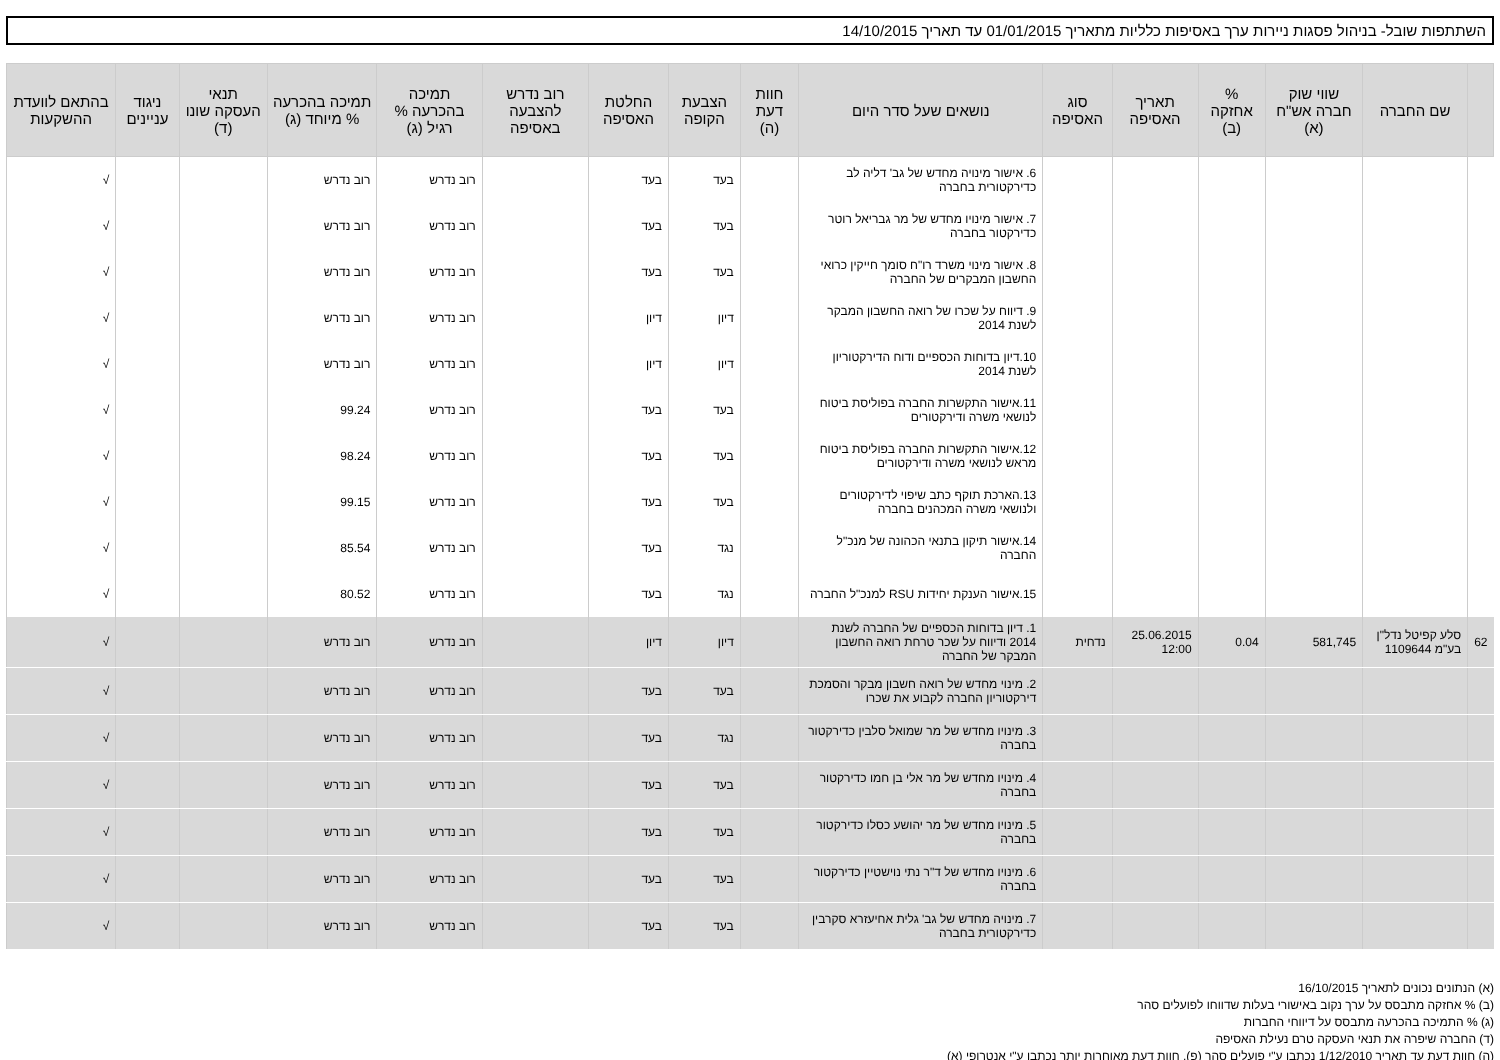השתתפות שובל- בניהול פסגות ניירות ערך באסיפות כלליות מתאריך 01/01/2015 עד תאריך 14/10/2015
| | שם החברה | שווי שוק חברה אש"ח (א) | % אחזקה (ב) | תאריך האסיפה | סוג האסיפה | נושאים שעל סדר היום | חוות דעת (ה) | הצבעת הקופה | החלטת האסיפה | רוב נדרש להצבעה באסיפה | תמיכה בהכרעה % רגיל (ג) | תמיכה בהכרעה % מיוחד (ג) | תנאי העסקה שונו (ד) | ניגוד עניינים | בהתאם לוועדת ההשקעות |
| --- | --- | --- | --- | --- | --- | --- | --- | --- | --- | --- | --- | --- | --- | --- | --- |
| | | | | | | 6. אישור מינויה מחדש של גב' דליה לב כדירקטורית בחברה | | בעד | בעד | | רוב נדרש | רוב נדרש | | | √ |
| | | | | | | 7. אישור מינויו מחדש של מר גבריאל רוטר כדירקטור בחברה | | בעד | בעד | | רוב נדרש | רוב נדרש | | | √ |
| | | | | | | 8. אישור מינוי משרד רו"ח סומך חייקין כרואי החשבון המבקרים של החברה | | בעד | בעד | | רוב נדרש | רוב נדרש | | | √ |
| | | | | | | 9. דיווח על שכרו של רואה החשבון המבקר לשנת 2014 | | דיון | דיון | | רוב נדרש | רוב נדרש | | | √ |
| | | | | | | 10.דיון בדוחות הכספיים ודוח הדירקטוריון לשנת 2014 | | דיון | דיון | | רוב נדרש | רוב נדרש | | | √ |
| | | | | | | 11.אישור התקשרות החברה בפוליסת ביטוח לנושאי משרה ודירקטורים | | בעד | בעד | | רוב נדרש | 99.24 | | | √ |
| | | | | | | 12.אישור התקשרות החברה בפוליסת ביטוח מראש לנושאי משרה ודירקטורים | | בעד | בעד | | רוב נדרש | 98.24 | | | √ |
| | | | | | | 13.הארכת תוקף כתב שיפוי לדירקטורים ולנושאי משרה המכהנים בחברה | | בעד | בעד | | רוב נדרש | 99.15 | | | √ |
| | | | | | | 14.אישור תיקון בתנאי הכהונה של מנכ"ל החברה | | נגד | בעד | | רוב נדרש | 85.54 | | | √ |
| | | | | | | 15.אישור הענקת יחידות RSU למנכ"ל החברה | | נגד | בעד | | רוב נדרש | 80.52 | | | √ |
| 62 | סלע קפיטל נדל"ן בע"מ 1109644 | 581,745 | 0.04 | 25.06.2015 12:00 | נדחית | 1. דיון בדוחות הכספיים של החברה לשנת 2014 ודיווח על שכר טרחת רואה החשבון המבקר של החברה | | דיון | דיון | | רוב נדרש | רוב נדרש | | | √ |
| | | | | | | 2. מינוי מחדש של רואה חשבון מבקר והסמכת דירקטוריון החברה לקבוע את שכרו | | בעד | בעד | | רוב נדרש | רוב נדרש | | | √ |
| | | | | | | 3. מינויו מחדש של מר שמואל סלבין כדירקטור בחברה | | נגד | בעד | | רוב נדרש | רוב נדרש | | | √ |
| | | | | | | 4. מינויו מחדש של מר אלי בן חמו כדירקטור בחברה | | בעד | בעד | | רוב נדרש | רוב נדרש | | | √ |
| | | | | | | 5. מינויו מחדש של מר יהושע כסלו כדירקטור בחברה | | בעד | בעד | | רוב נדרש | רוב נדרש | | | √ |
| | | | | | | 6. מינויו מחדש של ד"ר נתי נוישטיין כדירקטור בחברה | | בעד | בעד | | רוב נדרש | רוב נדרש | | | √ |
| | | | | | | 7. מינויה מחדש של גב' גלית אחיעזרא סקרבין כדירקטורית בחברה | | בעד | בעד | | רוב נדרש | רוב נדרש | | | √ |
(א) הנתונים נכונים לתאריך 16/10/2015
(ב) % אחזקה מתבסס על ערך נקוב באישורי בעלות שדווחו לפועלים סהר
(ג) % התמיכה בהכרעה מתבסס על דיווחי החברות
(ד) החברה שיפרה את תנאי העסקה טרם נעילת האסיפה
(ה) חוות דעת עד תאריך 1/12/2010 נכתבו ע"י פועלים סהר (פ), חוות דעת מאוחרות יותר נכתבו ע"י אנטרופי (א)